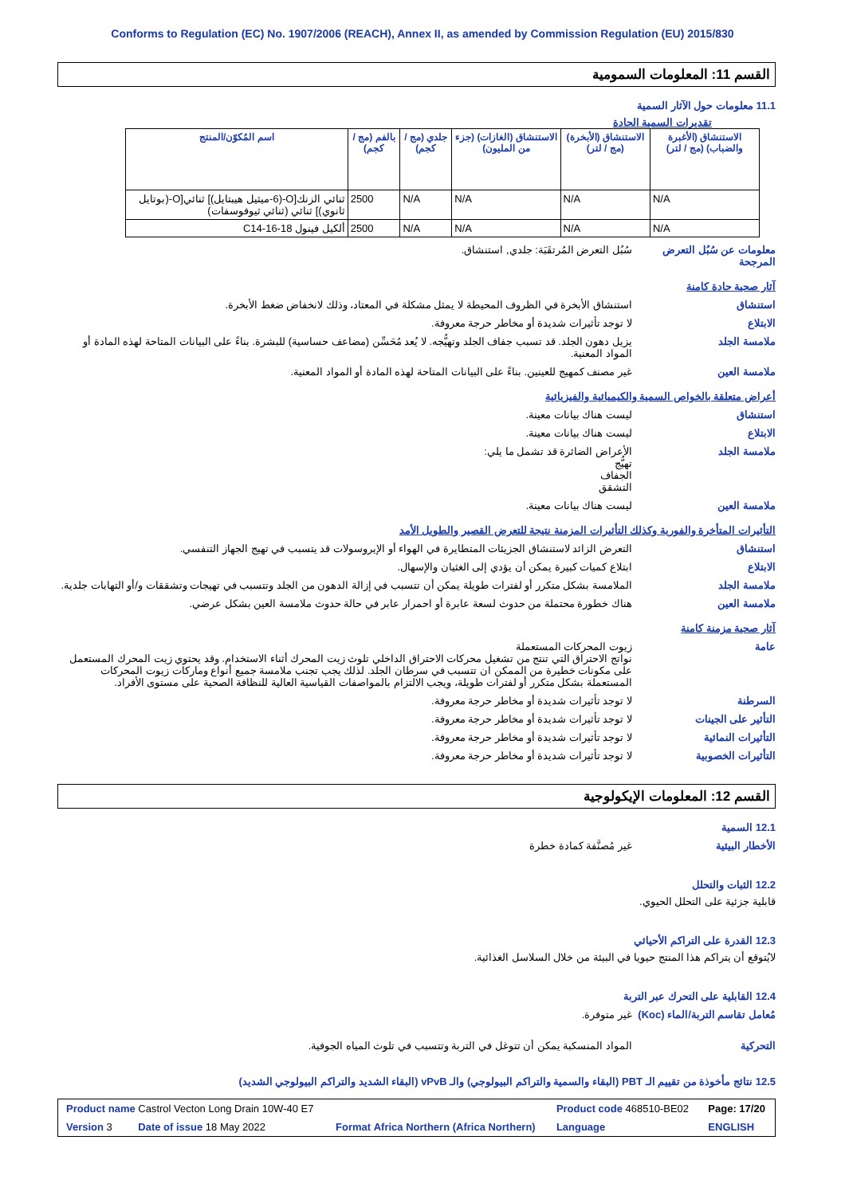Conforms to Regulation (EC) No. 1907/2006 (REACH), Annex II, as amended by Commission Regulation (EU) 2015/830
القسم 11: المعلومات السمومية
11.1 معلومات حول الآثار السمية
تقديرات السمية الحادة
| الاستنشاق (الأغبرة والضباب) (مج / لتر) | الاستنشاق (الأبخرة) (مج / لتر) | الاستنشاق (الغازات) (جزء من المليون) | جلدي (مج / كجم) | بالفم (مج / كجم) | اسم المُكوّن/المنتج |
| --- | --- | --- | --- | --- | --- |
| N/A | N/A | N/A | N/A | 2500 | ثنائي الزنك[O-(6-ميثيل هيبتايل)] ثنائي[O-(بوتايل ثانوي)] ثنائي (ثنائي ثيوفوسفات) |
| N/A | N/A | N/A | N/A | 2500 | ألكيل فينول C14-16-18 |
معلومات عن سُبُل التعرض المرجحة
سُبُل التعرض المُرتقَبَة: جلدي, استنشاق.
آثار صحية حادة كامنة
استنشاق استنشاق الأبخرة في الظروف المحيطة لا يمثل مشكلة في المعتاد، وذلك لانخفاض ضغط الأبخرة.
الابتلاع لا توجد تأثيرات شديدة أو مخاطر حرجة معروفة.
ملامسة الجلد يزيل دهون الجلد. قد تسبب جفاف الجلد وتهيُّجه. لا يُعد مُحَسِّن (مضاعف حساسية) للبشرة. بناءً على البيانات المتاحة لهذه المادة أو المواد المعنية.
ملامسة العين غير مصنف كمهيج للعينين. بناءً على البيانات المتاحة لهذه المادة أو المواد المعنية.
أعراض متعلقة بالخواص السمية والكيميائية والفيزيائية
استنشاق ليست هناك بيانات معينة.
الابتلاع ليست هناك بيانات معينة.
ملامسة الجلد الأعراض الضائرة قد تشمل ما يلي:
تهيُّج
الجفاف
التشقق
ملامسة العين ليست هناك بيانات معينة.
التأثيرات المتأخرة والفورية وكذلك التأثيرات المزمنة نتيجة للتعرض القصير والطويل الأمد
استنشاق التعرض الزائد لاستنشاق الجزيئات المتطايرة في الهواء أو الإيروسولات قد يتسبب في تهيج الجهاز التنفسي.
الابتلاع ابتلاع كميات كبيرة يمكن أن يؤدي إلى الغثيان والإسهال.
ملامسة الجلد الملامسة بشكل متكرر أو لفترات طويلة يمكن أن تتسبب في إزالة الدهون من الجلد وتتسبب في تهيجات وتشققات و/أو التهابات جلدية.
ملامسة العين هناك خطورة محتملة من حدوث لسعة عابرة أو احمرار عابر في حالة حدوث ملامسة العين بشكل عرضي.
آثار صحية مزمنة كامنة
عامة زيوت المحركات المستعملة
نواتج الاحتراق التي تنتج من تشغيل محركات الاحتراق الداخلي تلوث زيت المحرك أثناء الاستخدام. وقد يحتوي زيت المحرك المستعمل على مكونات خطيرة من الممكن ان تتسبب في سرطان الجلد. لذلك يجب تجنب ملامسة جميع أنواع وماركات زيوت المحركات المستعملة بشكل متكرر أو لفترات طويلة، ويجب الالتزام بالمواصفات القياسية العالية للنظافة الصحية على مستوى الأفراد.
السرطنة لا توجد تأثيرات شديدة أو مخاطر حرجة معروفة.
التأثير على الجينات لا توجد تأثيرات شديدة أو مخاطر حرجة معروفة.
التأثيرات النمائية لا توجد تأثيرات شديدة أو مخاطر حرجة معروفة.
التأثيرات الخصوبية لا توجد تأثيرات شديدة أو مخاطر حرجة معروفة.
القسم 12: المعلومات الإيكولوجية
12.1 السمية
الأخطار البيئية غير مُصنَّفة كمادة خطرة
12.2 الثبات والتحلل
قابلية جزئية على التحلل الحيوي.
12.3 القدرة على التراكم الأحيائي
لايُتوقع أن يتراكم هذا المنتج حيويا في البيئة من خلال السلاسل الغذائية.
12.4 القابلية على التحرك عبر التربة
مُعامل تقاسم التربة/الماء (Koc)
غير متوفرة.
التحركية المواد المنسكبة يمكن أن تتوغل في التربة وتتسبب في تلوث المياه الجوفية.
12.5 نتائج مأخوذة من تقييم الـ PBT (البقاء والسمية والتراكم البيولوجي) والـ vPvB (البقاء الشديد والتراكم البيولوجي الشديد)
| Product name Castrol Vecton Long Drain 10W-40 E7 | | Product code 468510-BE02 | Page: 17/20 |
| Version 3 Date of issue 18 May 2022 | Format Africa Northern (Africa Northern) | Language | ENGLISH |